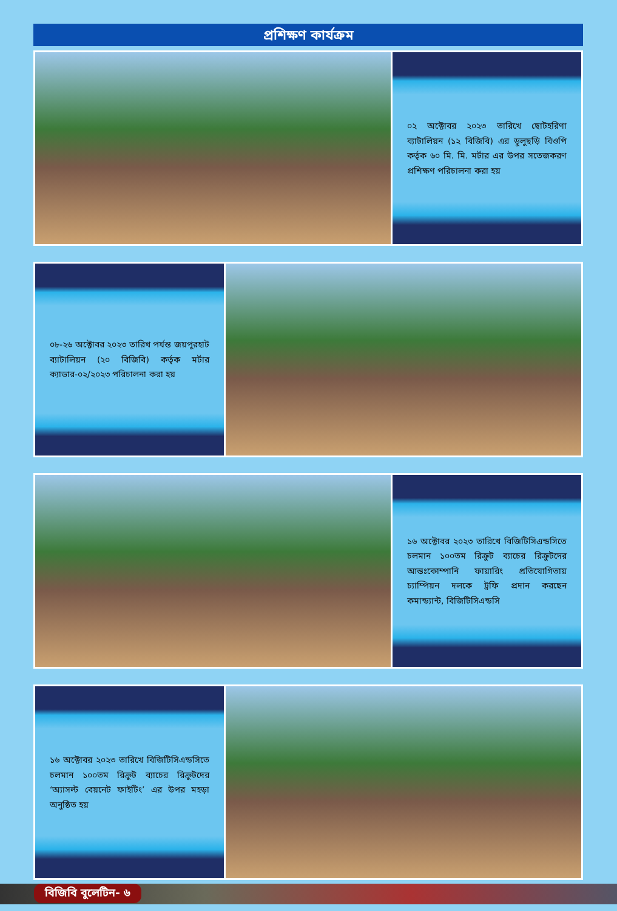প্রশিক্ষণ কার্যক্রম
০২ অক্টোবর ২০২৩ তারিখে ছোটহরিণা ব্যাটালিয়ন (১২ বিজিবি) এর ডুলুছড়ি বিওপি কর্তৃক ৬০ মি. মি. মর্টার এর উপর সতেজকরণ প্রশিক্ষণ পরিচালনা করা হয়
০৮-২৬ অক্টোবর ২০২৩ তারিখ পর্যন্ত জয়পুরহাট ব্যাটালিয়ন (২০ বিজিবি) কর্তৃক মর্টার ক্যাডার-০২/২০২৩ পরিচালনা করা হয়
১৬ অক্টোবর ২০২৩ তারিখে বিজিটিসিএন্ডসিতে চলমান ১০০তম রিক্রুট ব্যাচের রিক্রুটদের আন্তঃকোম্পানি ফায়ারিং প্রতিযোগিতায় চ্যাম্পিয়ন দলকে ট্রফি প্রদান করছেন কমান্ড্যান্ট, বিজিটিসিএন্ডসি
১৬ অক্টোবর ২০২৩ তারিখে বিজিটিসিএন্ডসিতে চলমান ১০০তম রিক্রুট ব্যাচের রিক্রুটদের ‘অ্যাসল্ট বেয়নেট ফাইটিং’ এর উপর মহড়া অনুষ্ঠিত হয়
বিজিবি বুলেটিন- ৬